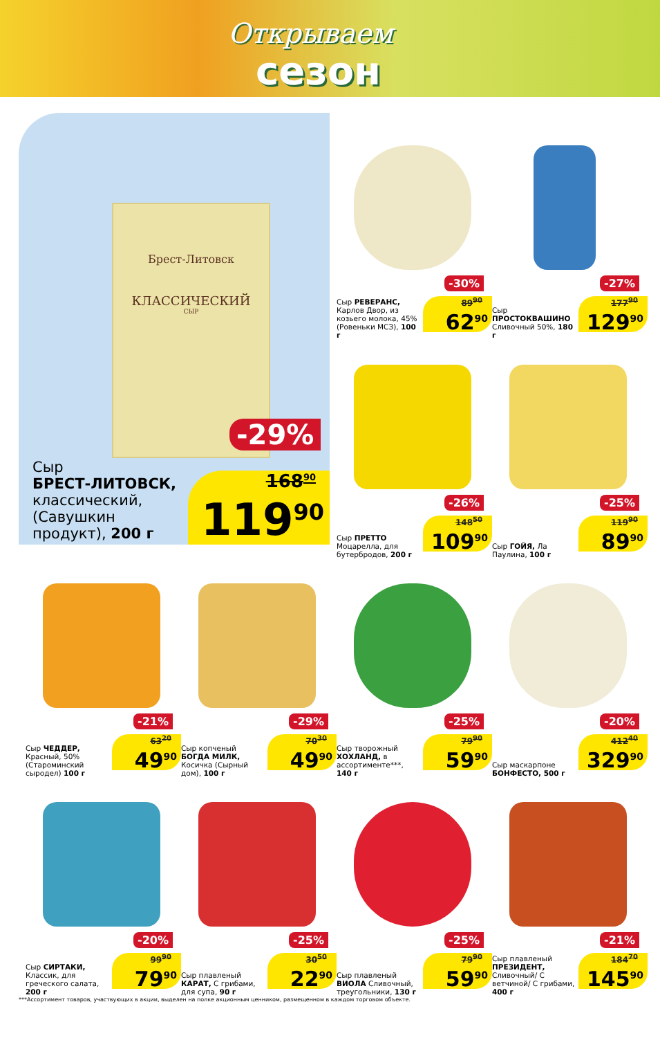Открываем
сезон
Брест-Литовск
КЛАССИЧЕСКИЙ
СЫР
-29%
Сыр
БРЕСТ-ЛИТОВСК,
классический,
(Савушкин
продукт), 200 г
168<sup>90</sup>
119<sup>90</sup>
-30%
89<sup>90</sup>
62<sup>90</sup>
Сыр РЕВЕРАНС, Карлов Двор, из козьего молока, 45% (Ровеньки МСЗ), 100 г
-27%
177<sup>90</sup>
129<sup>90</sup>
Сыр ПРОСТОКВАШИНО Сливочный 50%, 180 г
-26%
148<sup>50</sup>
109<sup>90</sup>
Сыр ПРЕТТО Моцарелла, для бутербродов, 200 г
-25%
119<sup>90</sup>
89<sup>90</sup>
Сыр ГОЙЯ, Ла Паулина, 100 г
-29%
70<sup>30</sup>
49<sup>90</sup>
Сыр копченый БОГДА МИЛК, Косичка (Сырный дом), 100 г
-21%
63<sup>20</sup>
49<sup>90</sup>
Сыр ЧЕДДЕР, Красный, 50% (Староминский сыродел) 100 г
-25%
79<sup>90</sup>
59<sup>90</sup>
Сыр творожный ХОХЛАНД, в ассортименте***, 140 г
-20%
412<sup>40</sup>
329<sup>90</sup>
Сыр маскарпоне БОНФЕСТО, 500 г
-20%
99<sup>90</sup>
79<sup>90</sup>
Сыр СИРТАКИ, Классик, для греческого салата, 200 г
-25%
30<sup>50</sup>
22<sup>90</sup>
Сыр плавленый КАРАТ, С грибами, для супа, 90 г
-25%
79<sup>90</sup>
59<sup>90</sup>
Сыр плавленый ВИОЛА Сливочный, треугольники, 130 г
-21%
184<sup>70</sup>
145<sup>90</sup>
Сыр плавленый ПРЕЗИДЕНТ, Сливочный/ С ветчиной/ С грибами, 400 г
***Ассортимент товаров, участвующих в акции, выделен на полке акционным ценником, размещенном в каждом торговом объекте.